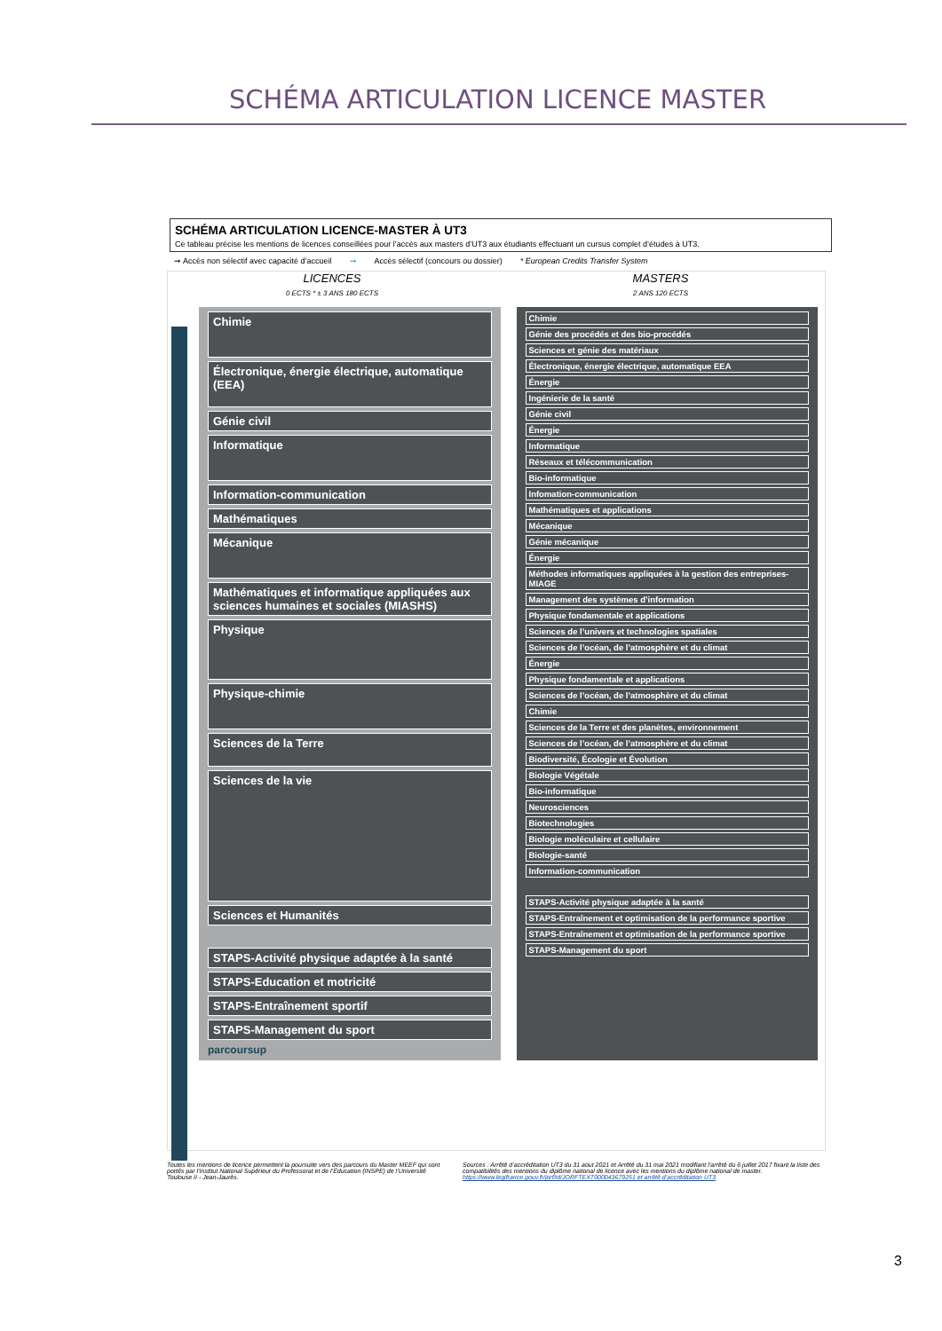SCHÉMA ARTICULATION LICENCE MASTER
SCHÉMA ARTICULATION LICENCE-MASTER À UT3
Ce tableau précise les mentions de licences conseillées pour l’accès aux masters d’UT3 aux étudiants effectuant un cursus complet d’études à UT3.
➞ Accès non sélectif avec capacité d’accueil ➞ Accès sélectif (concours ou dossier) * European Credits Transfer System
LICENCES
0 ECTS * ± 3 ANS 180 ECTS
MASTERS
2 ANS 120 ECTS
Chimie
Électronique, énergie électrique, automatique (EEA)
Génie civil
Informatique
Information-communication
Mathématiques
Mécanique
Mathématiques et informatique appliquées aux sciences humaines et sociales (MIASHS)
Physique
Physique-chimie
Sciences de la Terre
Sciences de la vie
Sciences et Humanités
STAPS-Activité physique adaptée à la santé
STAPS-Education et motricité
STAPS-Entraînement sportif
STAPS-Management du sport
parcoursup
Chimie
Génie des procédés et des bio-procédés
Sciences et génie des matériaux
Électronique, énergie électrique, automatique EEA
Énergie
Ingénierie de la santé
Génie civil
Énergie
Informatique
Réseaux et télécommunication
Bio-informatique
Infomation-communication
Mathématiques et applications
Mécanique
Génie mécanique
Énergie
Méthodes informatiques appliquées à la gestion des entreprises-MIAGE
Management des systèmes d’information
Physique fondamentale et applications
Sciences de l’univers et technologies spatiales
Sciences de l’océan, de l’atmosphère et du climat
Énergie
Physique fondamentale et applications
Sciences de l’océan, de l’atmosphère et du climat
Chimie
Sciences de la Terre et des planètes, environnement
Sciences de l’océan, de l’atmosphère et du climat
Biodiversité, Écologie et Évolution
Biologie Végétale
Bio-informatique
Neurosciences
Biotechnologies
Biologie moléculaire et cellulaire
Biologie-santé
Information-communication
STAPS-Activité physique adaptée à la santé
STAPS-Entraînement et optimisation de la performance sportive
STAPS-Entraînement et optimisation de la performance sportive
STAPS-Management du sport
Toutes les mentions de licence permettent la poursuite vers des parcours du Master MEEF qui sont portés par l’Institut National Supérieur du Professorat et de l’Éducation (INSPE) de l’Université Toulouse II - Jean-Jaurès.
Sources : Arrêté d’accréditation UT3 du 31 aout 2021 et Arrêté du 31 mai 2021 modifiant l’arrêté du 6 juillet 2017 fixant la liste des compatibilités des mentions du diplôme national de licence avec les mentions du diplôme national de master. https://www.legifrance.gouv.fr/jorf/id/JORFTEXT000043679251 et arrêté d’accréditation UT3
3